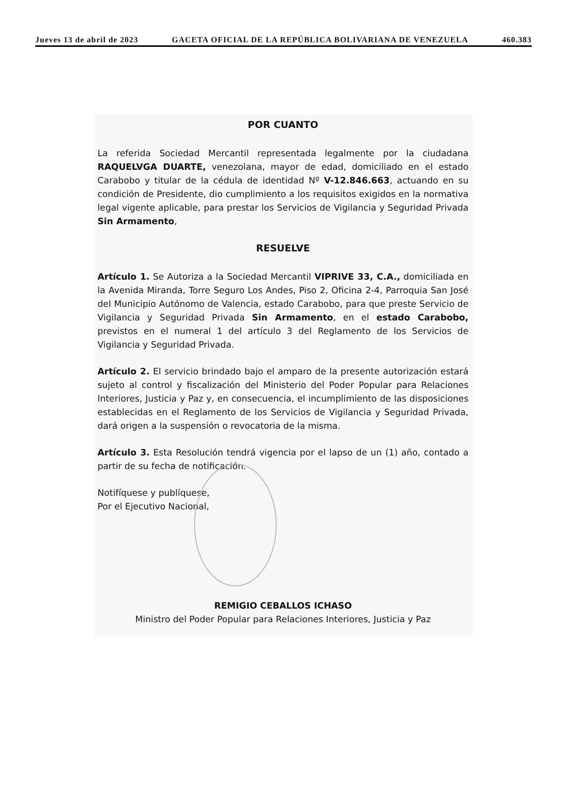Jueves 13 de abril de 2023 GACETA OFICIAL DE LA REPÚBLICA BOLIVARIANA DE VENEZUELA 460.383
POR CUANTO
La referida Sociedad Mercantil representada legalmente por la ciudadana RAQUELVGA DUARTE, venezolana, mayor de edad, domiciliado en el estado Carabobo y titular de la cédula de identidad Nº V-12.846.663, actuando en su condición de Presidente, dio cumplimiento a los requisitos exigidos en la normativa legal vigente aplicable, para prestar los Servicios de Vigilancia y Seguridad Privada Sin Armamento,
RESUELVE
Artículo 1. Se Autoriza a la Sociedad Mercantil VIPRIVE 33, C.A., domiciliada en la Avenida Miranda, Torre Seguro Los Andes, Piso 2, Oficina 2-4, Parroquia San José del Municipio Autónomo de Valencia, estado Carabobo, para que preste Servicio de Vigilancia y Seguridad Privada Sin Armamento, en el estado Carabobo, previstos en el numeral 1 del artículo 3 del Reglamento de los Servicios de Vigilancia y Seguridad Privada.
Artículo 2. El servicio brindado bajo el amparo de la presente autorización estará sujeto al control y fiscalización del Ministerio del Poder Popular para Relaciones Interiores, Justicia y Paz y, en consecuencia, el incumplimiento de las disposiciones establecidas en el Reglamento de los Servicios de Vigilancia y Seguridad Privada, dará origen a la suspensión o revocatoria de la misma.
Artículo 3. Esta Resolución tendrá vigencia por el lapso de un (1) año, contado a partir de su fecha de notificación.
Notifíquese y publíquese,
Por el Ejecutivo Nacional,
REMIGIO CEBALLOS ICHASO
Ministro del Poder Popular para Relaciones Interiores, Justicia y Paz